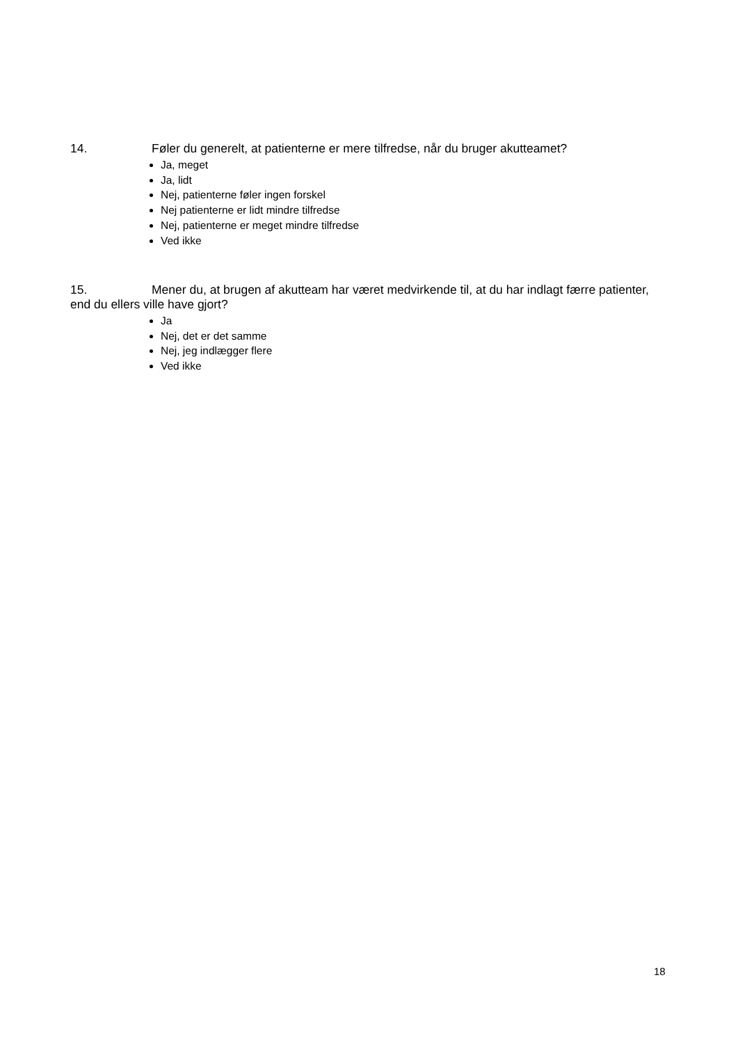14. Føler du generelt, at patienterne er mere tilfredse, når du bruger akutteamet?
Ja, meget
Ja, lidt
Nej, patienterne føler ingen forskel
Nej patienterne er lidt mindre tilfredse
Nej, patienterne er meget mindre tilfredse
Ved ikke
15. Mener du, at brugen af akutteam har været medvirkende til, at du har indlagt færre patienter, end du ellers ville have gjort?
Ja
Nej, det er det samme
Nej, jeg indlægger flere
Ved ikke
18